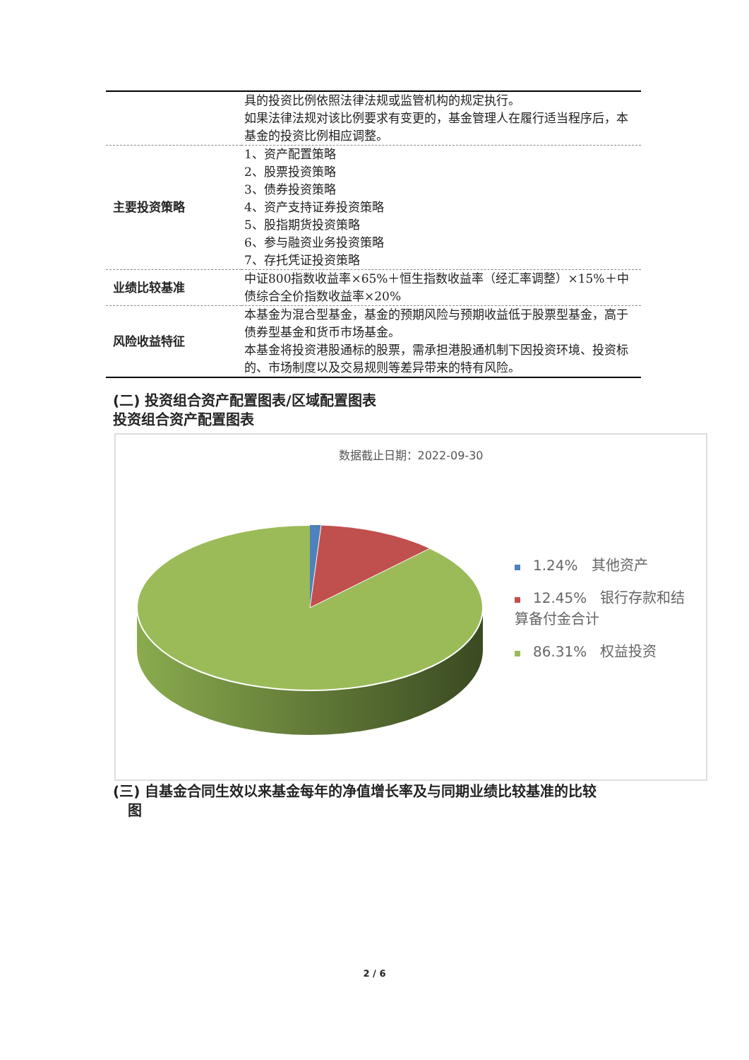| | 具的投资比例依照法律法规或监管机构的规定执行。 如果法律法规对该比例要求有变更的，基金管理人在履行适当程序后，本基金的投资比例相应调整。 |
| 主要投资策略 | 1、资产配置策略 2、股票投资策略 3、债券投资策略 4、资产支持证券投资策略 5、股指期货投资策略 6、参与融资业务投资策略 7、存托凭证投资策略 |
| 业绩比较基准 | 中证800指数收益率×65%＋恒生指数收益率（经汇率调整）×15%＋中债综合全价指数收益率×20% |
| 风险收益特征 | 本基金为混合型基金，基金的预期风险与预期收益低于股票型基金，高于债券型基金和货币市场基金。 本基金将投资港股通标的股票，需承担港股通机制下因投资环境、投资标的、市场制度以及交易规则等差异带来的特有风险。 |
(二) 投资组合资产配置图表/区域配置图表
投资组合资产配置图表
数据截止日期：2022-09-30
1.24% 其他资产
12.45% 银行存款和结算备付金合计
86.31% 权益投资
(三) 自基金合同生效以来基金每年的净值增长率及与同期业绩比较基准的比较
图
2 / 6